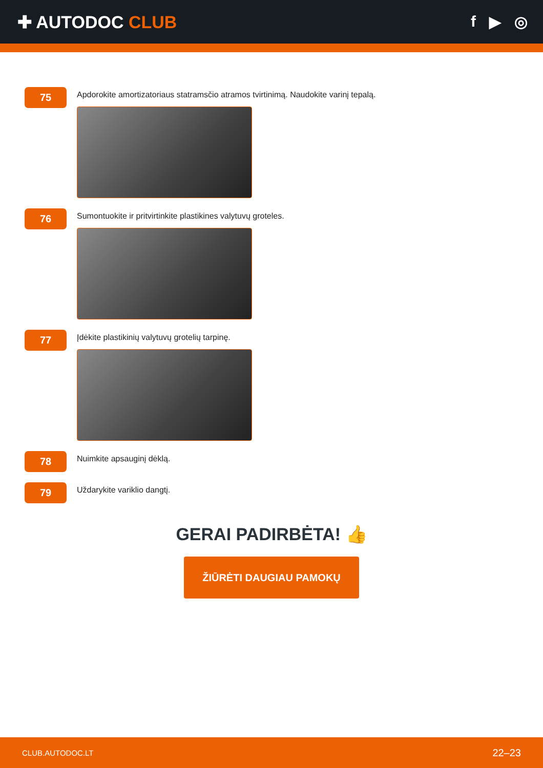✚ AUTODOC CLUB f ▶ ◎
75
Apdorokite amortizatoriaus statramsčio atramos tvirtinimą. Naudokite varinį tepalą.
76
Sumontuokite ir pritvirtinkite plastikines valytuvų groteles.
77
Įdėkite plastikinių valytuvų grotelių tarpinę.
78
Nuimkite apsauginį dėklą.
79
Uždarykite variklio dangtį.
GERAI PADIRBĖTA! 👍
ŽIŪRĖTI DAUGIAU PAMOKŲ
CLUB.AUTODOC.LT 22–23